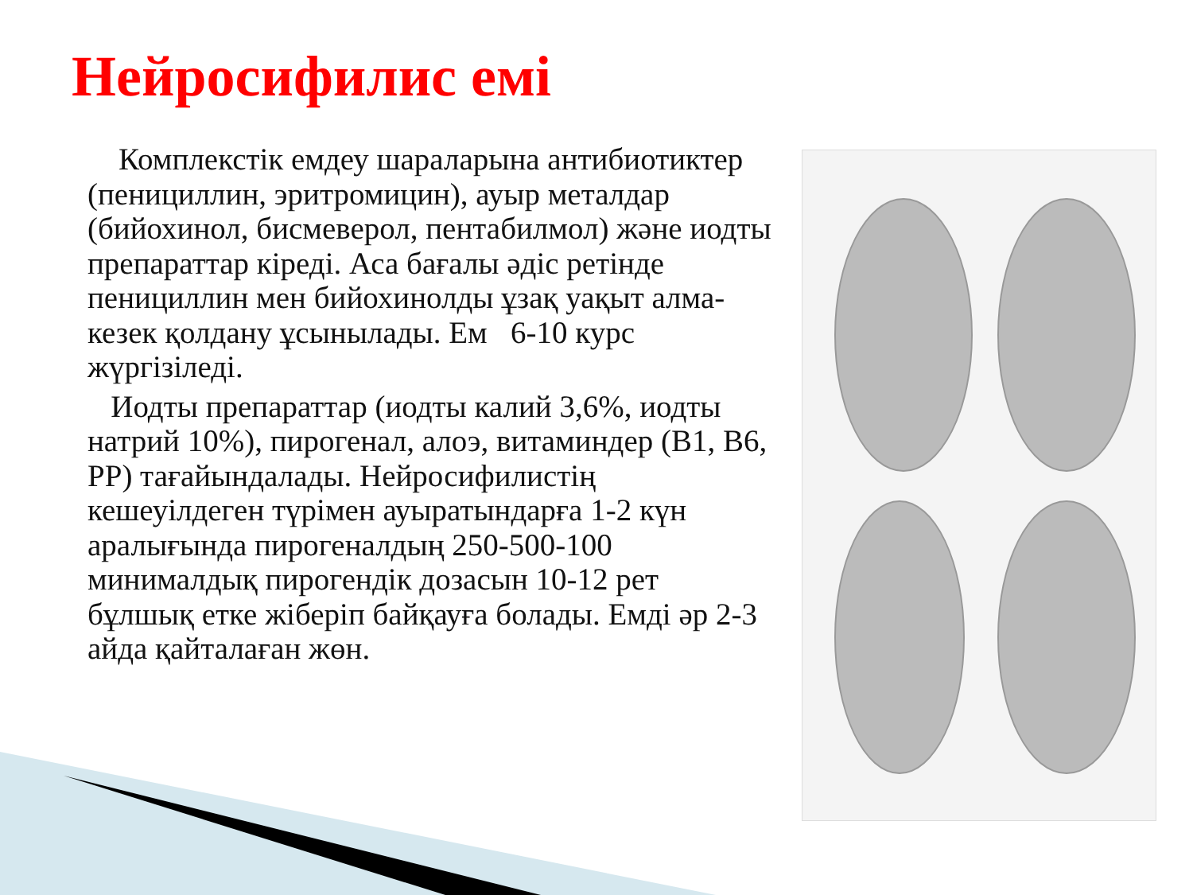Нейросифилис емі
Комплекстік емдеу шараларына антибиотиктер (пенициллин, эритромицин), ауыр металдар (бийохинол, бисмеверол, пентабилмол) және иодты препараттар кіреді. Аса бағалы әдіс ретінде пенициллин мен бийохинолды ұзақ уақыт алма-кезек қолдану ұсынылады. Ем 6-10 курс жүргізіледі.
Иодты препараттар (иодты калий 3,6%, иодты натрий 10%), пирогенал, алоэ, витаминдер (В1, В6, РР) тағайындалады. Нейросифилистің кешеуілдеген түрімен ауыратындарға 1-2 күн аралығында пирогеналдың 250-500-100 минималдық пирогендік дозасын 10-12 рет бұлшық етке жіберіп байқауға болады. Емді әр 2-3 айда қайталаған жөн.